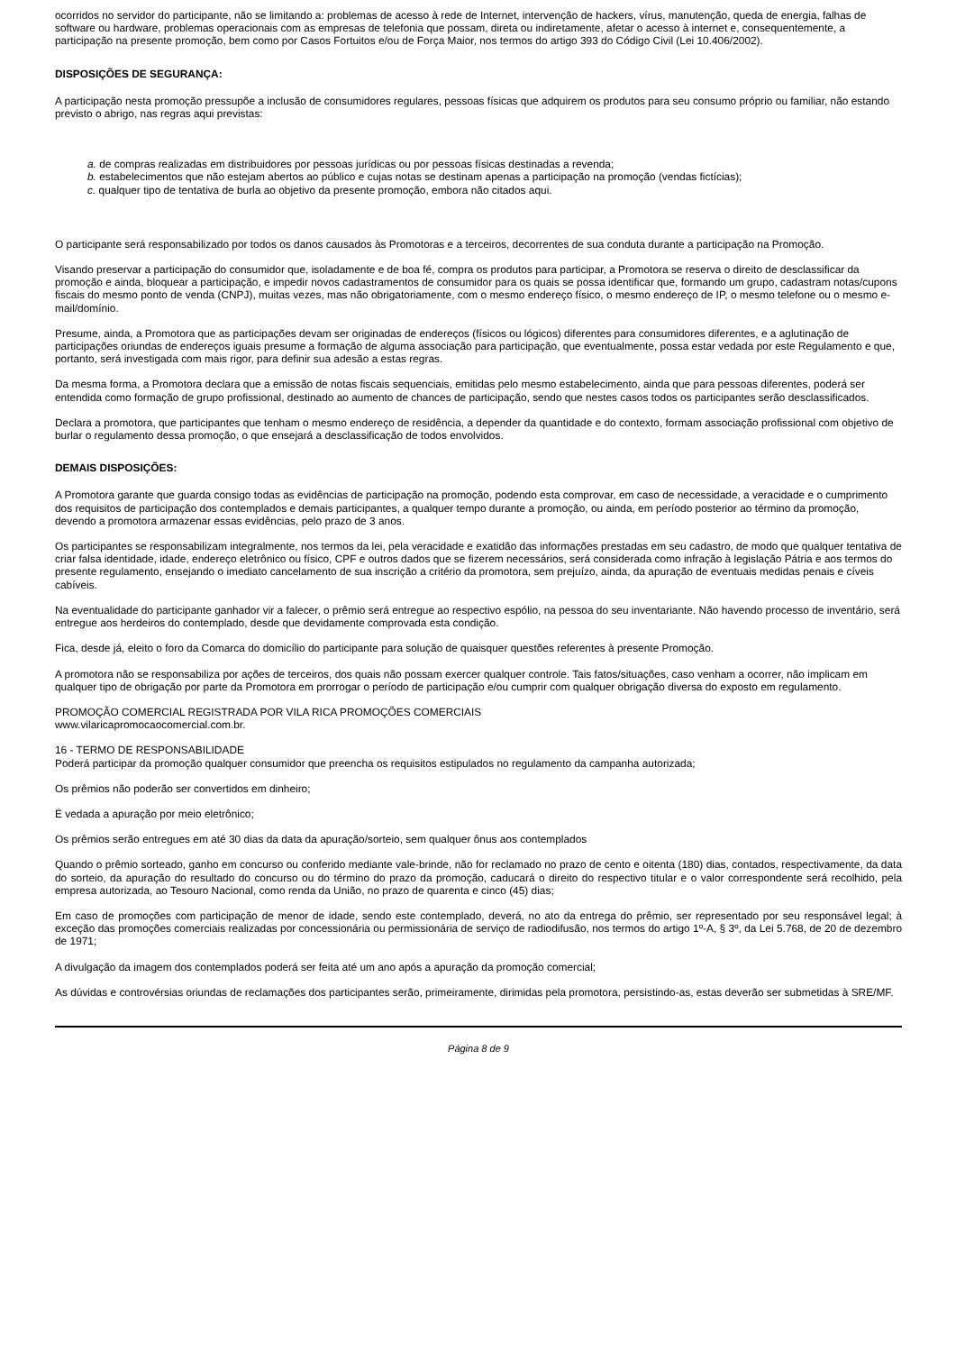ocorridos no servidor do participante, não se limitando a: problemas de acesso à rede de Internet, intervenção de hackers, vírus, manutenção, queda de energia, falhas de software ou hardware, problemas operacionais com as empresas de telefonia que possam, direta ou indiretamente, afetar o acesso à internet e, consequentemente, a participação na presente promoção, bem como por Casos Fortuitos e/ou de Força Maior, nos termos do artigo 393 do Código Civil (Lei 10.406/2002).
DISPOSIÇÕES DE SEGURANÇA:
A participação nesta promoção pressupõe a inclusão de consumidores regulares, pessoas físicas que adquirem os produtos para seu consumo próprio ou familiar, não estando previsto o abrigo, nas regras aqui previstas:
a. de compras realizadas em distribuidores por pessoas jurídicas ou por pessoas físicas destinadas a revenda;
b. estabelecimentos que não estejam abertos ao público e cujas notas se destinam apenas a participação na promoção (vendas fictícias);
c. qualquer tipo de tentativa de burla ao objetivo da presente promoção, embora não citados aqui.
O participante será responsabilizado por todos os danos causados às Promotoras e a terceiros, decorrentes de sua conduta durante a participação na Promoção.
Visando preservar a participação do consumidor que, isoladamente e de boa fé, compra os produtos para participar, a Promotora se reserva o direito de desclassificar da promoção e ainda, bloquear a participação, e impedir novos cadastramentos de consumidor para os quais se possa identificar que, formando um grupo, cadastram notas/cupons fiscais do mesmo ponto de venda (CNPJ), muitas vezes, mas não obrigatoriamente, com o mesmo endereço físico, o mesmo endereço de IP, o mesmo telefone ou o mesmo e-mail/domínio.
Presume, ainda, a Promotora que as participações devam ser originadas de endereços (físicos ou lógicos) diferentes para consumidores diferentes, e a aglutinação de participações oriundas de endereços iguais presume a formação de alguma associação para participação, que eventualmente, possa estar vedada por este Regulamento e que, portanto, será investigada com mais rigor, para definir sua adesão a estas regras.
Da mesma forma, a Promotora declara que a emissão de notas fiscais sequenciais, emitidas pelo mesmo estabelecimento, ainda que para pessoas diferentes, poderá ser entendida como formação de grupo profissional, destinado ao aumento de chances de participação, sendo que nestes casos todos os participantes serão desclassificados.
Declara a promotora, que participantes que tenham o mesmo endereço de residência, a depender da quantidade e do contexto, formam associação profissional com objetivo de burlar o regulamento dessa promoção, o que ensejará a desclassificação de todos envolvidos.
DEMAIS DISPOSIÇÕES:
A Promotora garante que guarda consigo todas as evidências de participação na promoção, podendo esta comprovar, em caso de necessidade, a veracidade e o cumprimento dos requisitos de participação dos contemplados e demais participantes, a qualquer tempo durante a promoção, ou ainda, em período posterior ao término da promoção, devendo a promotora armazenar essas evidências, pelo prazo de 3 anos.
Os participantes se responsabilizam integralmente, nos termos da lei, pela veracidade e exatidão das informações prestadas em seu cadastro, de modo que qualquer tentativa de criar falsa identidade, idade, endereço eletrônico ou físico, CPF e outros dados que se fizerem necessários, será considerada como infração à legislação Pátria e aos termos do presente regulamento, ensejando o imediato cancelamento de sua inscrição a critério da promotora, sem prejuízo, ainda, da apuração de eventuais medidas penais e cíveis cabíveis.
Na eventualidade do participante ganhador vir a falecer, o prêmio será entregue ao respectivo espólio, na pessoa do seu inventariante. Não havendo processo de inventário, será entregue aos herdeiros do contemplado, desde que devidamente comprovada esta condição.
Fica, desde já, eleito o foro da Comarca do domicílio do participante para solução de quaisquer questões referentes à presente Promoção.
A promotora não se responsabiliza por ações de terceiros, dos quais não possam exercer qualquer controle. Tais fatos/situações, caso venham a ocorrer, não implicam em qualquer tipo de obrigação por parte da Promotora em prorrogar o período de participação e/ou cumprir com qualquer obrigação diversa do exposto em regulamento.
PROMOÇÃO COMERCIAL REGISTRADA POR VILA RICA PROMOÇÕES COMERCIAIS
www.vilaricapromocaocomercial.com.br.
16 - TERMO DE RESPONSABILIDADE
Poderá participar da promoção qualquer consumidor que preencha os requisitos estipulados no regulamento da campanha autorizada;
Os prêmios não poderão ser convertidos em dinheiro;
É vedada a apuração por meio eletrônico;
Os prêmios serão entregues em até 30 dias da data da apuração/sorteio, sem qualquer ônus aos contemplados
Quando o prêmio sorteado, ganho em concurso ou conferido mediante vale-brinde, não for reclamado no prazo de cento e oitenta (180) dias, contados, respectivamente, da data do sorteio, da apuração do resultado do concurso ou do término do prazo da promoção, caducará o direito do respectivo titular e o valor correspondente será recolhido, pela empresa autorizada, ao Tesouro Nacional, como renda da União, no prazo de quarenta e cinco (45) dias;
Em caso de promoções com participação de menor de idade, sendo este contemplado, deverá, no ato da entrega do prêmio, ser representado por seu responsável legal; à exceção das promoções comerciais realizadas por concessionária ou permissionária de serviço de radiodifusão, nos termos do artigo 1º-A, § 3º, da Lei 5.768, de 20 de dezembro de 1971;
A divulgação da imagem dos contemplados poderá ser feita até um ano após a apuração da promoção comercial;
As dúvidas e controvérsias oriundas de reclamações dos participantes serão, primeiramente, dirimidas pela promotora, persistindo-as, estas deverão ser submetidas à SRE/MF.
Página 8 de 9